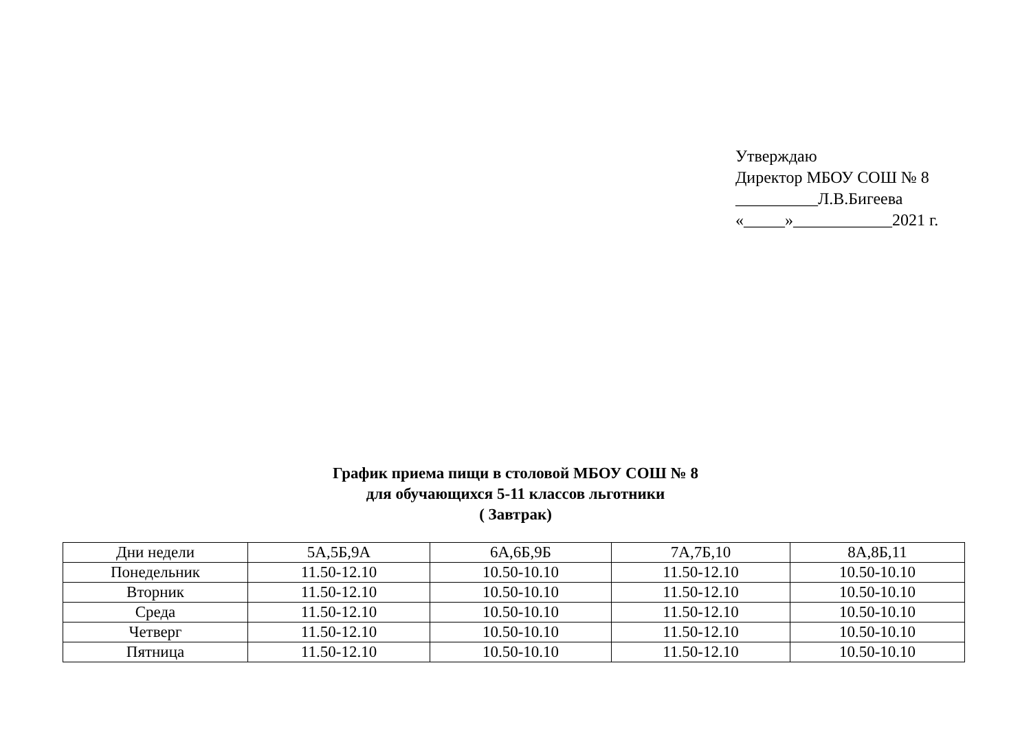Утверждаю
Директор МБОУ СОШ № 8
__________Л.В.Бигеева
«_____»____________2021 г.
График приема пищи в столовой МБОУ СОШ № 8
для обучающихся 5-11 классов льготники
( Завтрак)
| Дни недели | 5А,5Б,9А | 6А,6Б,9Б | 7А,7Б,10 | 8А,8Б,11 |
| Понедельник | 11.50-12.10 | 10.50-10.10 | 11.50-12.10 | 10.50-10.10 |
| Вторник | 11.50-12.10 | 10.50-10.10 | 11.50-12.10 | 10.50-10.10 |
| Среда | 11.50-12.10 | 10.50-10.10 | 11.50-12.10 | 10.50-10.10 |
| Четверг | 11.50-12.10 | 10.50-10.10 | 11.50-12.10 | 10.50-10.10 |
| Пятница | 11.50-12.10 | 10.50-10.10 | 11.50-12.10 | 10.50-10.10 |